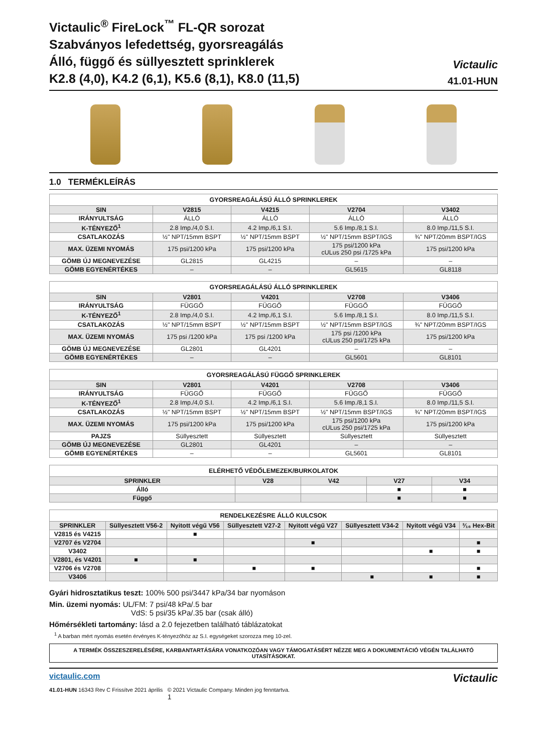Victaulic<sup>®</sup> FireLock<sup>™</sup> FL-QR sorozat
Szabványos lefedettség, gyorsreagálás
Álló, függő és süllyesztett sprinklerek
K2.8 (4,0), K4.2 (6,1), K5.6 (8,1), K8.0 (11,5)
Victaulic
41.01-HUN
1.0 TERMÉKLEÍRÁS
| GYORSREAGÁLÁSÚ ÁLLÓ SPRINKLEREK | | | | |
| --- | --- | --- | --- | --- |
| SIN | V2815 | V4215 | V2704 | V3402 |
| IRÁNYULTSÁG | ÁLLÓ | ÁLLÓ | ÁLLÓ | ÁLLÓ |
| K-TÉNYEZŐ<sup>1</sup> | 2.8 Imp./4,0 S.I. | 4.2 Imp./6,1 S.I. | 5.6 Imp./8,1 S.I. | 8.0 Imp./11,5 S.I. |
| CSATLAKOZÁS | ½" NPT/15mm BSPT | ½" NPT/15mm BSPT | ½" NPT/15mm BSPT/IGS | ¾" NPT/20mm BSPT/IGS |
| MAX. ÜZEMI NYOMÁS | 175 psi/1200 kPa | 175 psi/1200 kPa | 175 psi/1200 kPa cULus 250 psi /1725 kPa | 175 psi/1200 kPa |
| GÖMB ÚJ MEGNEVEZÉSE | GL2815 | GL4215 | – | – |
| GÖMB EGYENÉRTÉKES | – | – | GL5615 | GL8118 |
| GYORSREAGÁLÁSÚ ÁLLÓ SPRINKLEREK | | | | |
| --- | --- | --- | --- | --- |
| SIN | V2801 | V4201 | V2708 | V3406 |
| IRÁNYULTSÁG | FÜGGŐ | FÜGGŐ | FÜGGŐ | FÜGGŐ |
| K-TÉNYEZŐ<sup>1</sup> | 2.8 Imp./4,0 S.I. | 4.2 Imp./6,1 S.I. | 5.6 Imp./8,1 S.I. | 8.0 Imp./11,5 S.I. |
| CSATLAKOZÁS | ½" NPT/15mm BSPT | ½" NPT/15mm BSPT | ½" NPT/15mm BSPT/IGS | ¾" NPT/20mm BSPT/IGS |
| MAX. ÜZEMI NYOMÁS | 175 psi /1200 kPa | 175 psi /1200 kPa | 175 psi /1200 kPa cULus 250 psi/1725 kPa | 175 psi/1200 kPa |
| GÖMB ÚJ MEGNEVEZÉSE | GL2801 | GL4201 | – | – |
| GÖMB EGYENÉRTÉKES | – | – | GL5601 | GL8101 |
| GYORSREAGÁLÁSÚ FÜGGŐ SPRINKLEREK | | | | |
| --- | --- | --- | --- | --- |
| SIN | V2801 | V4201 | V2708 | V3406 |
| IRÁNYULTSÁG | FÜGGŐ | FÜGGŐ | FÜGGŐ | FÜGGŐ |
| K-TÉNYEZŐ<sup>1</sup> | 2.8 Imp./4,0 S.I. | 4.2 Imp./6,1 S.I. | 5.6 Imp./8,1 S.I. | 8.0 Imp./11,5 S.I. |
| CSATLAKOZÁS | ½" NPT/15mm BSPT | ½" NPT/15mm BSPT | ½" NPT/15mm BSPT/IGS | ¾" NPT/20mm BSPT/IGS |
| MAX. ÜZEMI NYOMÁS | 175 psi/1200 kPa | 175 psi/1200 kPa | 175 psi/1200 kPa cULus 250 psi/1725 kPa | 175 psi/1200 kPa |
| PAJZS | Süllyesztett | Süllyesztett | Süllyesztett | Süllyesztett |
| GÖMB ÚJ MEGNEVEZÉSE | GL2801 | GL4201 | – | – |
| GÖMB EGYENÉRTÉKES | – | – | GL5601 | GL8101 |
| ELÉRHETŐ VÉDŐLEMEZEK/BURKOLATOK | | | | |
| --- | --- | --- | --- | --- |
| SPRINKLER | V28 | V42 | V27 | V34 |
| Álló | | | ■ | ■ |
| Függő | | | ■ | ■ |
| RENDELKEZÉSRE ÁLLÓ KULCSOK | | | | | | | |
| --- | --- | --- | --- | --- | --- | --- | --- |
| SPRINKLER | Süllyesztett V56-2 | Nyitott végű V56 | Süllyesztett V27-2 | Nyitott végű V27 | Süllyesztett V34-2 | Nyitott végű V34 | ³⁄₁₆ Hex-Bit |
| V2815 és V4215 | | ■ | | | | | |
| V2707 és V2704 | | | | ■ | | | ■ |
| V3402 | | | | | | ■ | ■ |
| V2801, és V4201 | ■ | ■ | | | | | |
| V2706 és V2708 | | | ■ | ■ | | | ■ |
| V3406 | | | | | ■ | ■ | ■ |
Gyári hidrosztatikus teszt: 100% 500 psi/3447 kPa/34 bar nyomáson
Min. üzemi nyomás: UL/FM: 7 psi/48 kPa/.5 bar
VdS: 5 psi/35 kPa/.35 bar (csak álló)
Hőmérsékleti tartomány: lásd a 2.0 fejezetben található táblázatokat
<sup>1</sup> A barban mért nyomás esetén érvényes K-tényezőhöz az S.I. egységeket szorozza meg 10-zel.
A TERMÉK ÖSSZESZERELÉSÉRE, KARBANTARTÁSÁRA VONATKOZÓAN VAGY TÁMOGATÁSÉRT NÉZZE MEG A DOKUMENTÁCIÓ VÉGÉN TALÁLHATÓ UTASÍTÁSOKAT.
victaulic.com
41.01-HUN 16343 Rev C Frissítve 2021 április © 2021 Victaulic Company. Minden jog fenntartva.
1
Victaulic